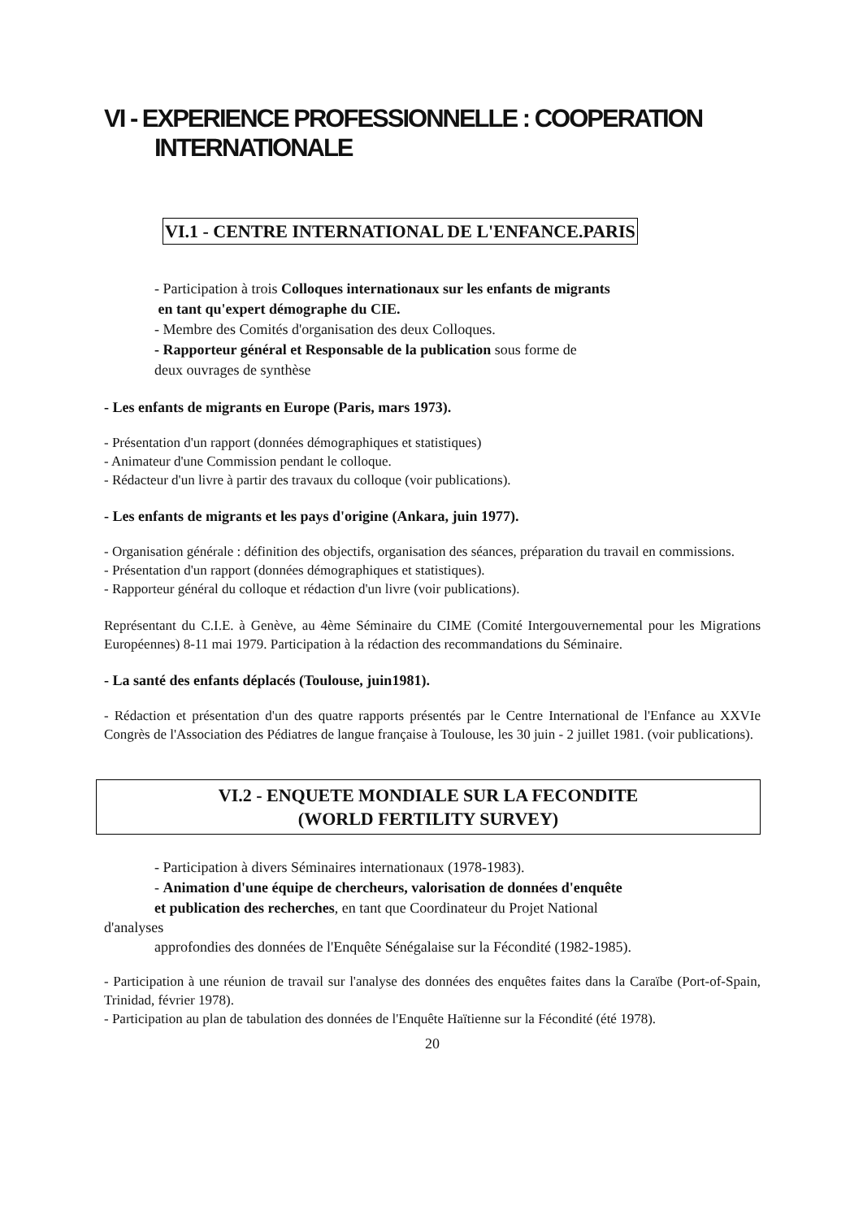VI - EXPERIENCE PROFESSIONNELLE : COOPERATION
INTERNATIONALE
VI.1 - CENTRE INTERNATIONAL DE L'ENFANCE.PARIS
- Participation à trois Colloques internationaux sur les enfants de migrants
en tant qu'expert démographe du CIE.
- Membre des Comités d'organisation des deux Colloques.
- Rapporteur général et Responsable de la publication sous forme de
deux ouvrages de synthèse
- Les enfants de migrants en Europe (Paris, mars 1973).
- Présentation d'un rapport (données démographiques et statistiques)
- Animateur d'une Commission pendant le colloque.
- Rédacteur d'un livre à partir des travaux du colloque (voir publications).
- Les enfants de migrants et les pays d'origine (Ankara, juin 1977).
- Organisation générale : définition des objectifs, organisation des séances, préparation du travail en commissions.
- Présentation d'un rapport (données démographiques et statistiques).
- Rapporteur général du colloque et rédaction d'un livre (voir publications).
Représentant du C.I.E. à Genève, au 4ème Séminaire du CIME (Comité Intergouvernemental pour les Migrations Européennes) 8-11 mai 1979. Participation à la rédaction des recommandations du Séminaire.
- La santé des enfants déplacés (Toulouse, juin1981).
- Rédaction et présentation d'un des quatre rapports présentés par le Centre International de l'Enfance au XXVIe Congrès de l'Association des Pédiatres de langue française à Toulouse, les 30 juin - 2 juillet 1981. (voir publications).
VI.2 - ENQUETE MONDIALE SUR LA FECONDITE
(WORLD FERTILITY SURVEY)
- Participation à divers Séminaires internationaux (1978-1983).
- Animation d'une équipe de chercheurs, valorisation de données d'enquête
et publication des recherches, en tant que Coordinateur du Projet National
d'analyses
approfondies des données de l'Enquête Sénégalaise sur la Fécondité (1982-1985).
- Participation à une réunion de travail sur l'analyse des données des enquêtes faites dans la Caraïbe (Port-of-Spain, Trinidad, février 1978).
- Participation au plan de tabulation des données de l'Enquête Haïtienne sur la Fécondité (été 1978).
20